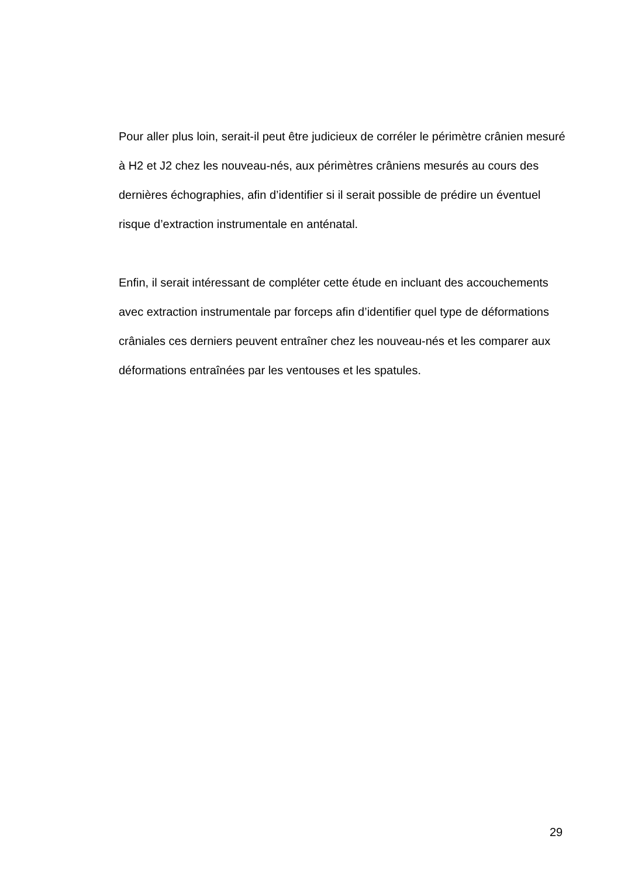Pour aller plus loin, serait-il peut être judicieux de corréler le périmètre crânien mesuré à H2 et J2 chez les nouveau-nés, aux périmètres crâniens mesurés au cours des dernières échographies, afin d’identifier si il serait possible de prédire un éventuel risque d’extraction instrumentale en anténatal.
Enfin, il serait intéressant de compléter cette étude en incluant des accouchements avec extraction instrumentale par forceps afin d’identifier quel type de déformations crâniales ces derniers peuvent entraîner chez les nouveau-nés et les comparer aux déformations entraînées par les ventouses et les spatules.
29